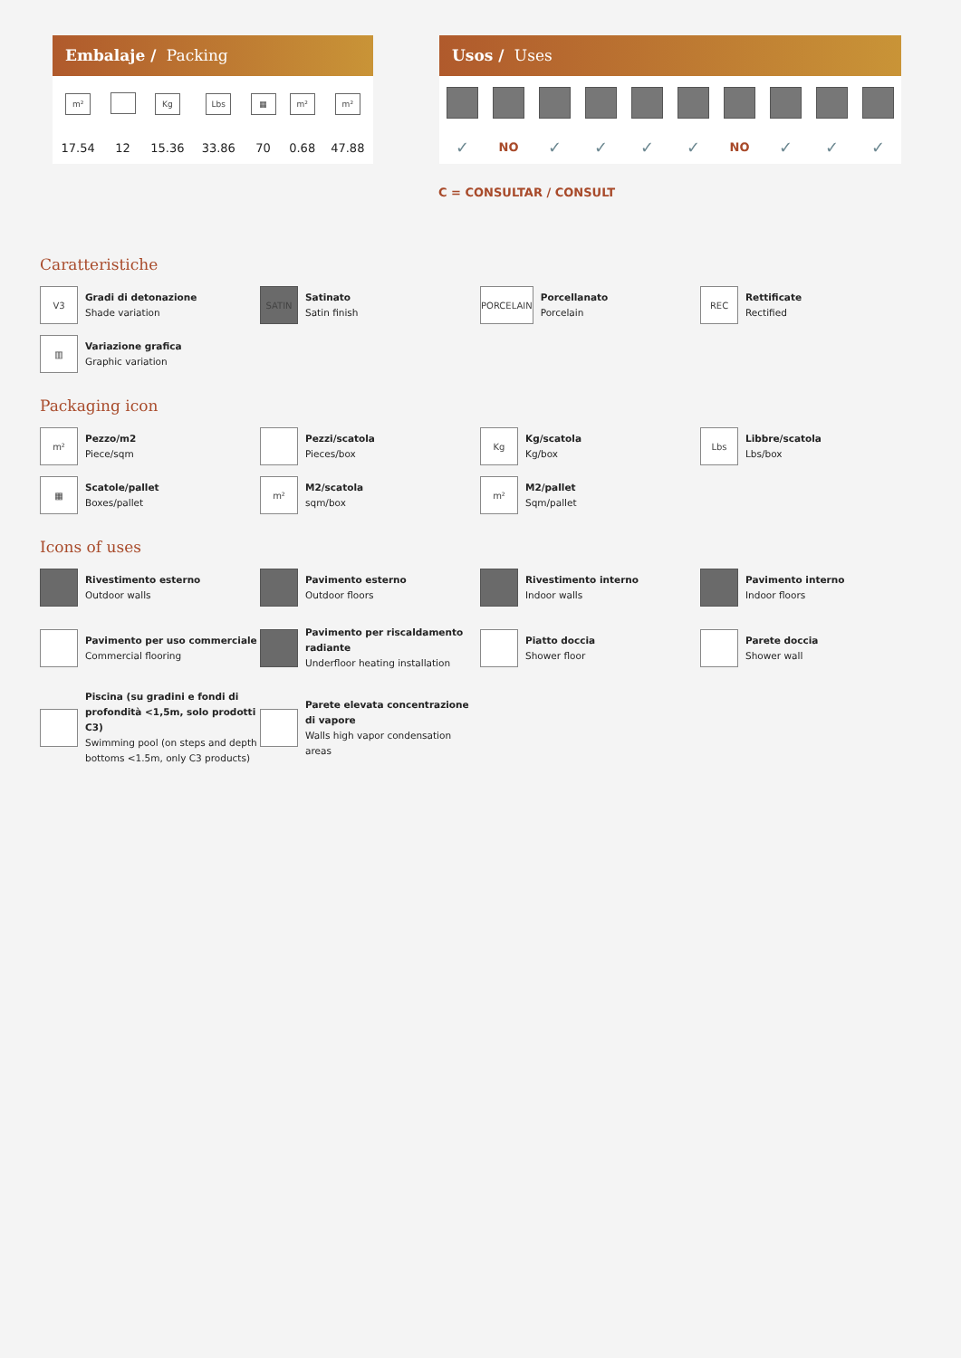Embalaje / Packing
| m² | | Kg | Lbs | ▦ | m² | m² |
| 17.54 | 12 | 15.36 | 33.86 | 70 | 0.68 | 47.88 |
Usos / Uses
| ✓ | NO | ✓ | ✓ | ✓ | ✓ | NO | ✓ | ✓ | ✓ |
C = CONSULTAR / CONSULT
Caratteristiche
V3
Gradi di detonazione
Shade variation
SATIN
Satinato
Satin finish
PORCELAIN
Porcellanato
Porcelain
REC
Rettificate
Rectified
▥
Variazione grafica
Graphic variation
Packaging icon
m²
Pezzo/m2
Piece/sqm
Pezzi/scatola
Pieces/box
Kg
Kg/scatola
Kg/box
Lbs
Libbre/scatola
Lbs/box
▦
Scatole/pallet
Boxes/pallet
m²
M2/scatola
sqm/box
m²
M2/pallet
Sqm/pallet
Icons of uses
Rivestimento esterno
Outdoor walls
Pavimento esterno
Outdoor floors
Rivestimento interno
Indoor walls
Pavimento interno
Indoor floors
Pavimento per uso commerciale
Commercial flooring
Pavimento per riscaldamento radiante
Underfloor heating installation
Piatto doccia
Shower floor
Parete doccia
Shower wall
Piscina (su gradini e fondi di profondità <1,5m, solo prodotti C3)
Swimming pool (on steps and depth bottoms <1.5m, only C3 products)
Parete elevata concentrazione di vapore
Walls high vapor condensation areas